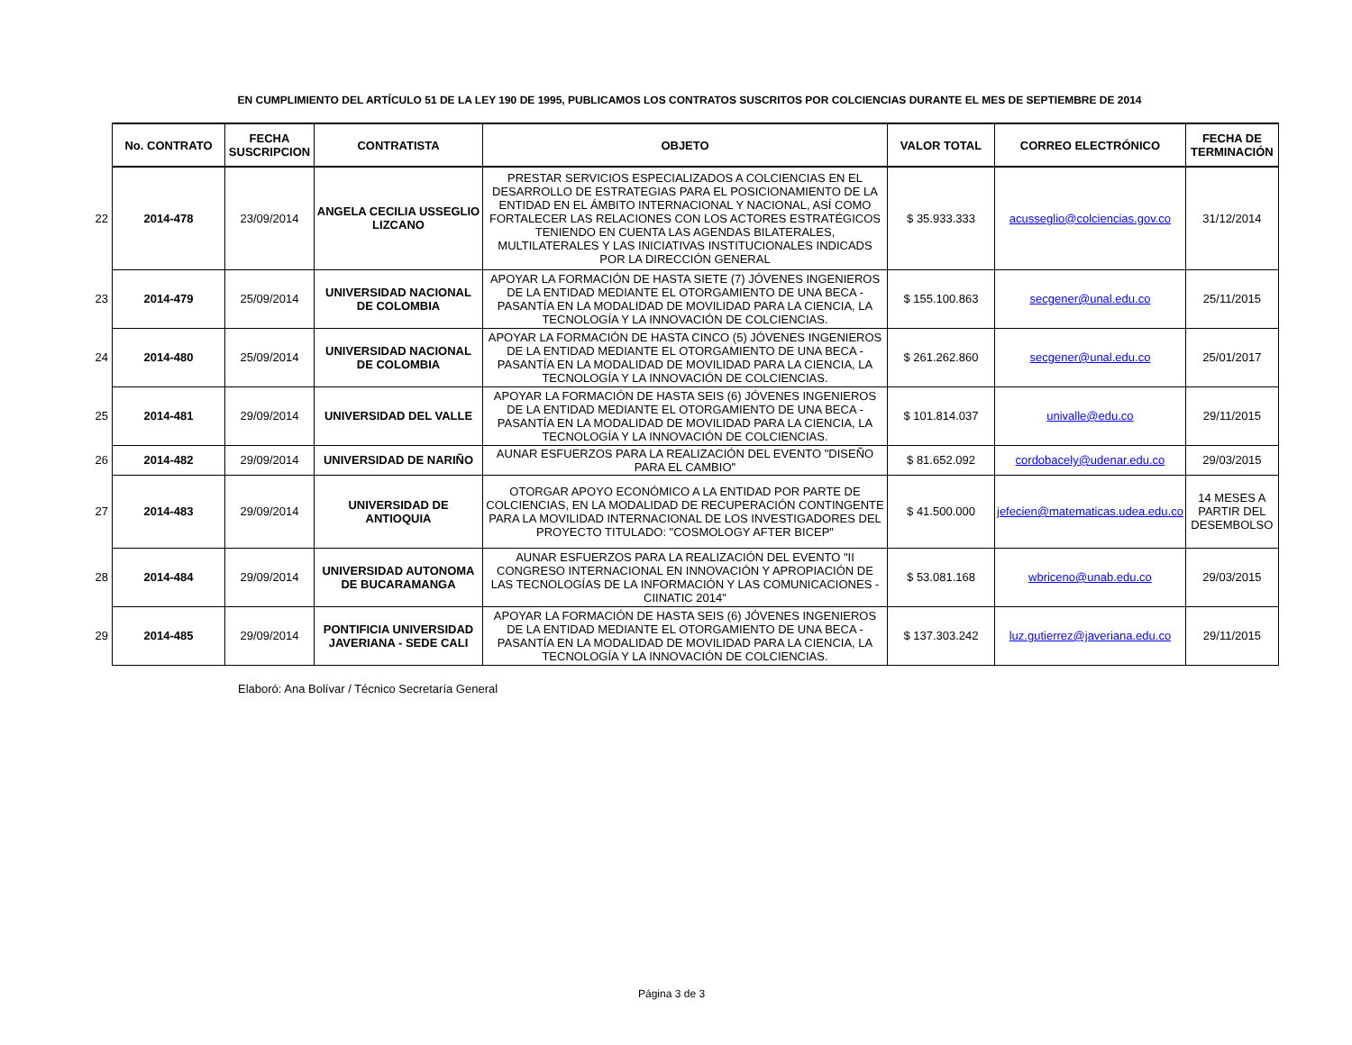EN CUMPLIMIENTO DEL ARTÍCULO 51 DE LA LEY 190 DE 1995, PUBLICAMOS LOS CONTRATOS SUSCRITOS POR COLCIENCIAS DURANTE EL MES DE SEPTIEMBRE DE 2014
| | No. CONTRATO | FECHA SUSCRIPCION | CONTRATISTA | OBJETO | VALOR TOTAL | CORREO ELECTRÓNICO | FECHA DE TERMINACIÓN |
| --- | --- | --- | --- | --- | --- | --- | --- |
| 22 | 2014-478 | 23/09/2014 | ANGELA CECILIA USSEGLIO LIZCANO | PRESTAR SERVICIOS ESPECIALIZADOS A COLCIENCIAS EN EL DESARROLLO DE ESTRATEGIAS PARA EL POSICIONAMIENTO DE LA ENTIDAD EN EL ÁMBITO INTERNACIONAL Y NACIONAL, ASÍ COMO FORTALECER LAS RELACIONES CON LOS ACTORES ESTRATÉGICOS TENIENDO EN CUENTA LAS AGENDAS BILATERALES, MULTILATERALES Y LAS INICIATIVAS INSTITUCIONALES INDICADS POR LA DIRECCIÓN GENERAL | $ 35.933.333 | acusseglio@colciencias.gov.co | 31/12/2014 |
| 23 | 2014-479 | 25/09/2014 | UNIVERSIDAD NACIONAL DE COLOMBIA | APOYAR LA FORMACIÓN DE HASTA SIETE (7) JÓVENES INGENIEROS DE LA ENTIDAD MEDIANTE EL OTORGAMIENTO DE UNA BECA - PASANTÍA EN LA MODALIDAD DE MOVILIDAD PARA LA CIENCIA, LA TECNOLOGÍA Y LA INNOVACIÓN DE COLCIENCIAS. | $ 155.100.863 | secgener@unal.edu.co | 25/11/2015 |
| 24 | 2014-480 | 25/09/2014 | UNIVERSIDAD NACIONAL DE COLOMBIA | APOYAR LA FORMACIÓN DE HASTA CINCO (5) JÓVENES INGENIEROS DE LA ENTIDAD MEDIANTE EL OTORGAMIENTO DE UNA BECA - PASANTÍA EN LA MODALIDAD DE MOVILIDAD PARA LA CIENCIA, LA TECNOLOGÍA Y LA INNOVACIÓN DE COLCIENCIAS. | $ 261.262.860 | secgener@unal.edu.co | 25/01/2017 |
| 25 | 2014-481 | 29/09/2014 | UNIVERSIDAD DEL VALLE | APOYAR LA FORMACIÓN DE HASTA SEIS (6) JÓVENES INGENIEROS DE LA ENTIDAD MEDIANTE EL OTORGAMIENTO DE UNA BECA - PASANTÍA EN LA MODALIDAD DE MOVILIDAD PARA LA CIENCIA, LA TECNOLOGÍA Y LA INNOVACIÓN DE COLCIENCIAS. | $ 101.814.037 | univalle@edu.co | 29/11/2015 |
| 26 | 2014-482 | 29/09/2014 | UNIVERSIDAD DE NARIÑO | AUNAR ESFUERZOS PARA LA REALIZACIÓN DEL EVENTO "DISEÑO PARA EL CAMBIO" | $ 81.652.092 | cordobacely@udenar.edu.co | 29/03/2015 |
| 27 | 2014-483 | 29/09/2014 | UNIVERSIDAD DE ANTIOQUIA | OTORGAR APOYO ECONÓMICO A LA ENTIDAD POR PARTE DE COLCIENCIAS, EN LA MODALIDAD DE RECUPERACIÓN CONTINGENTE PARA LA MOVILIDAD INTERNACIONAL DE LOS INVESTIGADORES DEL PROYECTO TITULADO: "COSMOLOGY AFTER BICEP" | $ 41.500.000 | jefecien@matematicas.udea.edu.co | 14 MESES A PARTIR DEL DESEMBOLSO |
| 28 | 2014-484 | 29/09/2014 | UNIVERSIDAD AUTONOMA DE BUCARAMANGA | AUNAR ESFUERZOS PARA LA REALIZACIÓN DEL EVENTO "II CONGRESO INTERNACIONAL EN INNOVACIÓN Y APROPIACIÓN DE LAS TECNOLOGÍAS DE LA INFORMACIÓN Y LAS COMUNICACIONES - CIINATIC 2014" | $ 53.081.168 | wbriceno@unab.edu.co | 29/03/2015 |
| 29 | 2014-485 | 29/09/2014 | PONTIFICIA UNIVERSIDAD JAVERIANA - SEDE CALI | APOYAR LA FORMACIÓN DE HASTA SEIS (6) JÓVENES INGENIEROS DE LA ENTIDAD MEDIANTE EL OTORGAMIENTO DE UNA BECA - PASANTÍA EN LA MODALIDAD DE MOVILIDAD PARA LA CIENCIA, LA TECNOLOGÍA Y LA INNOVACIÓN DE COLCIENCIAS. | $ 137.303.242 | luz.gutierrez@javeriana.edu.co | 29/11/2015 |
Elaboró: Ana Bolívar / Técnico Secretaría General
Página 3 de 3